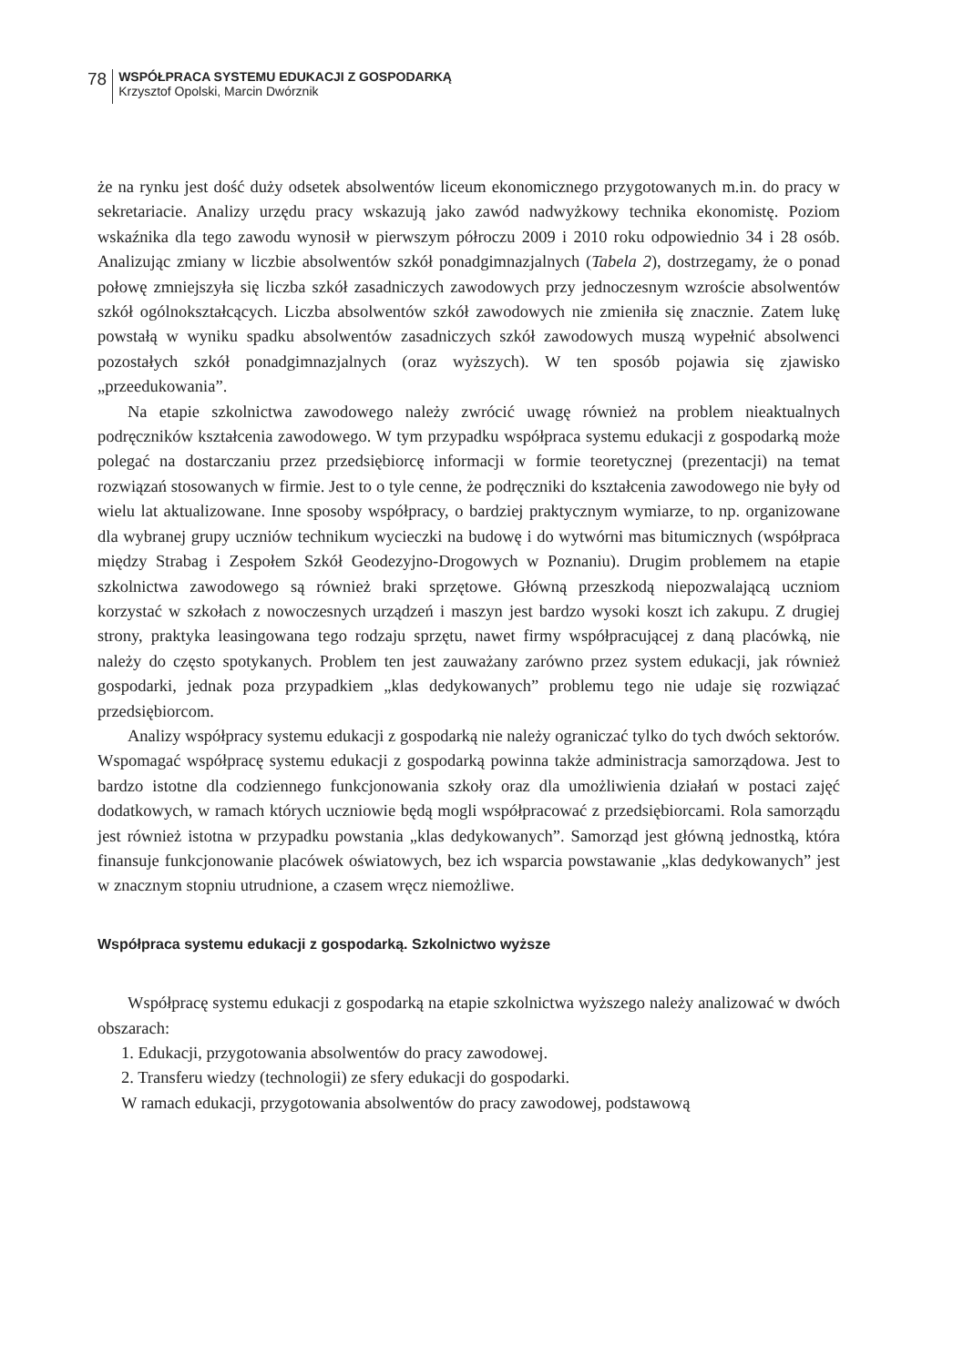78
WSPÓŁPRACA SYSTEMU EDUKACJI Z GOSPODARKĄ
Krzysztof Opolski, Marcin Dwórznik
że na rynku jest dość duży odsetek absolwentów liceum ekonomicznego przygotowanych m.in. do pracy w sekretariacie. Analizy urzędu pracy wskazują jako zawód nadwyżkowy technika ekonomistę. Poziom wskaźnika dla tego zawodu wynosił w pierwszym półroczu 2009 i 2010 roku odpowiednio 34 i 28 osób. Analizując zmiany w liczbie absolwentów szkół ponadgimnazjalnych (Tabela 2), dostrzegamy, że o ponad połowę zmniejszyła się liczba szkół zasadniczych zawodowych przy jednoczesnym wzroście absolwentów szkół ogólnokształcących. Liczba absolwentów szkół zawodowych nie zmieniła się znacznie. Zatem lukę powstałą w wyniku spadku absolwentów zasadniczych szkół zawodowych muszą wypełnić absolwenci pozostałych szkół ponadgimnazjalnych (oraz wyższych). W ten sposób pojawia się zjawisko „przeedukowania”.
Na etapie szkolnictwa zawodowego należy zwrócić uwagę również na problem nieaktualnych podręczników kształcenia zawodowego. W tym przypadku współpraca systemu edukacji z gospodarką może polegać na dostarczaniu przez przedsiębiorcę informacji w formie teoretycznej (prezentacji) na temat rozwiązań stosowanych w firmie. Jest to o tyle cenne, że podręczniki do kształcenia zawodowego nie były od wielu lat aktualizowane. Inne sposoby współpracy, o bardziej praktycznym wymiarze, to np. organizowane dla wybranej grupy uczniów technikum wycieczki na budowę i do wytwórni mas bitumicznych (współpraca między Strabag i Zespołem Szkół Geodezyjno-Drogowych w Poznaniu). Drugim problemem na etapie szkolnictwa zawodowego są również braki sprzętowe. Główną przeszkodą niepozwalającą uczniom korzystać w szkołach z nowoczesnych urządzeń i maszyn jest bardzo wysoki koszt ich zakupu. Z drugiej strony, praktyka leasingowana tego rodzaju sprzętu, nawet firmy współpracującej z daną placówką, nie należy do często spotykanych. Problem ten jest zauważany zarówno przez system edukacji, jak również gospodarki, jednak poza przypadkiem „klas dedykowanych” problemu tego nie udaje się rozwiązać przedsiębiorcom.
Analizy współpracy systemu edukacji z gospodarką nie należy ograniczać tylko do tych dwóch sektorów. Wspomagać współpracę systemu edukacji z gospodarką powinna także administracja samorządowa. Jest to bardzo istotne dla codziennego funkcjonowania szkoły oraz dla umożliwienia działań w postaci zajęć dodatkowych, w ramach których uczniowie będą mogli współpracować z przedsiębiorcami. Rola samorządu jest również istotna w przypadku powstania „klas dedykowanych”. Samorząd jest główną jednostką, która finansuje funkcjonowanie placówek oświatowych, bez ich wsparcia powstawanie „klas dedykowanych” jest w znacznym stopniu utrudnione, a czasem wręcz niemożliwe.
Współpraca systemu edukacji z gospodarką. Szkolnictwo wyższe
Współpracę systemu edukacji z gospodarką na etapie szkolnictwa wyższego należy analizować w dwóch obszarach:
1. Edukacji, przygotowania absolwentów do pracy zawodowej.
2. Transferu wiedzy (technologii) ze sfery edukacji do gospodarki.
W ramach edukacji, przygotowania absolwentów do pracy zawodowej, podstawową